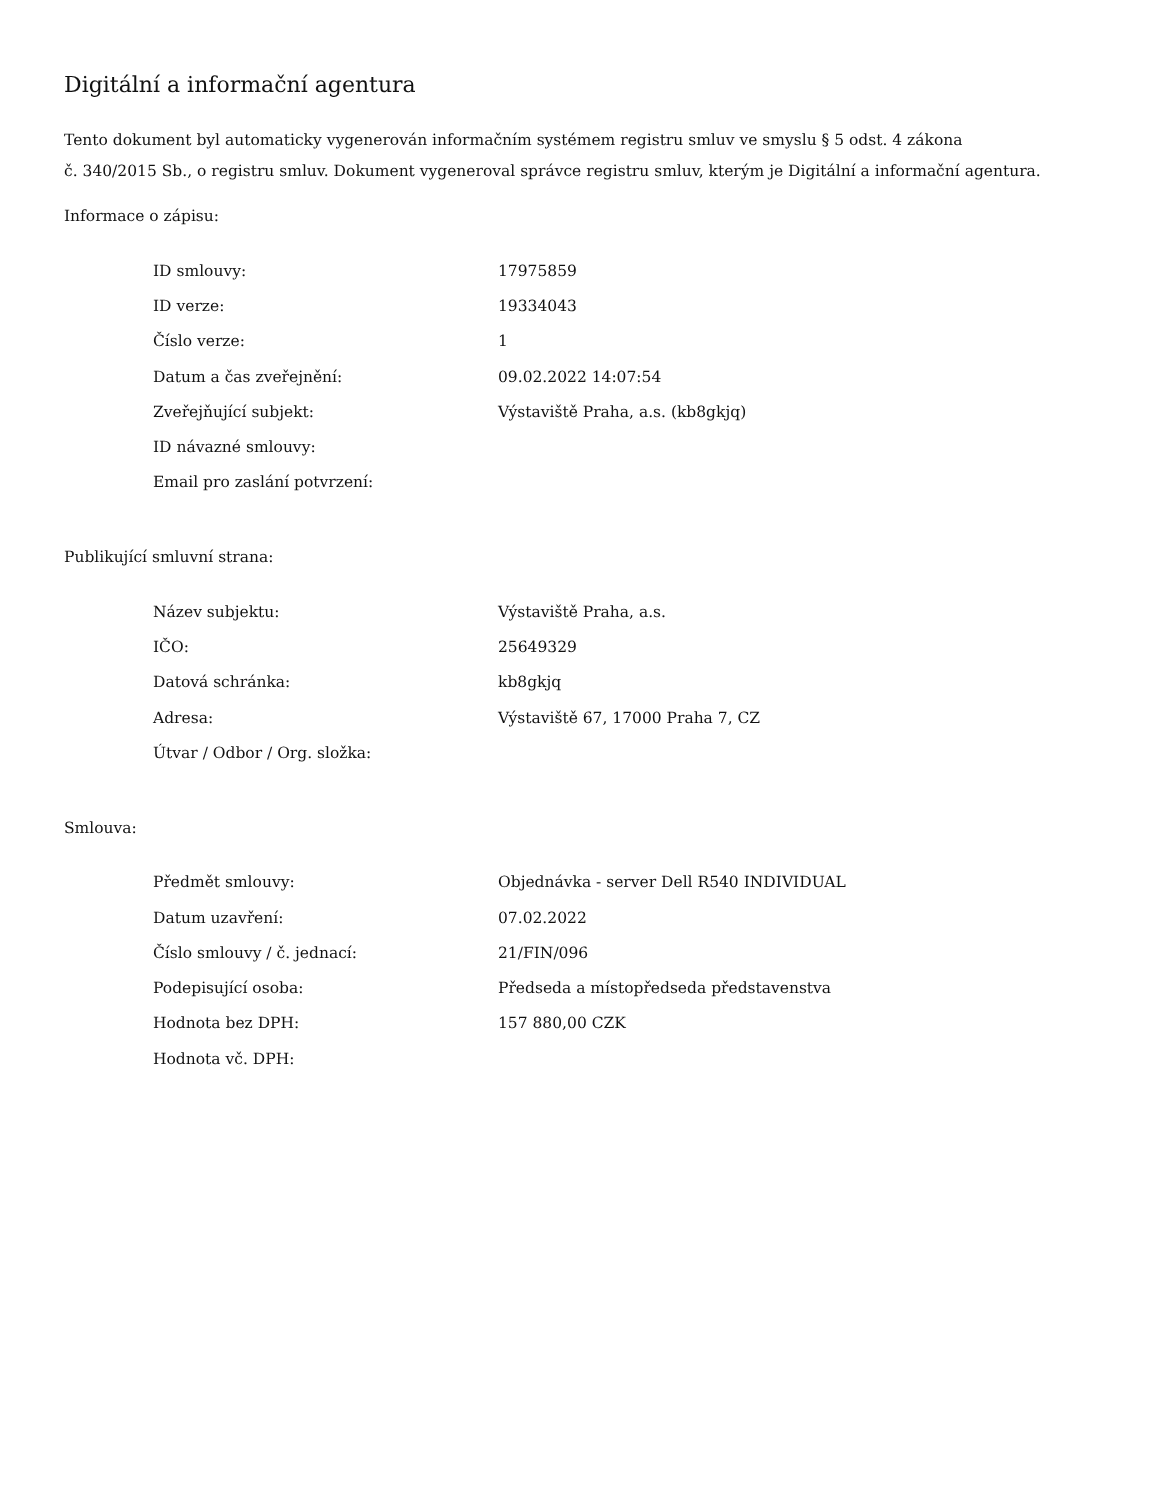Digitální a informační agentura
Tento dokument byl automaticky vygenerován informačním systémem registru smluv ve smyslu § 5 odst. 4 zákona
č. 340/2015 Sb., o registru smluv. Dokument vygeneroval správce registru smluv, kterým je Digitální a informační agentura.
Informace o zápisu:
| ID smlouvy: | 17975859 |
| ID verze: | 19334043 |
| Číslo verze: | 1 |
| Datum a čas zveřejnění: | 09.02.2022 14:07:54 |
| Zveřejňující subjekt: | Výstaviště Praha, a.s. (kb8gkjq) |
| ID návazné smlouvy: | |
| Email pro zaslání potvrzení: | |
Publikující smluvní strana:
| Název subjektu: | Výstaviště Praha, a.s. |
| IČO: | 25649329 |
| Datová schránka: | kb8gkjq |
| Adresa: | Výstaviště 67, 17000 Praha 7, CZ |
| Útvar / Odbor / Org. složka: | |
Smlouva:
| Předmět smlouvy: | Objednávka - server Dell R540 INDIVIDUAL |
| Datum uzavření: | 07.02.2022 |
| Číslo smlouvy / č. jednací: | 21/FIN/096 |
| Podepisující osoba: | Předseda a místopředseda představenstva |
| Hodnota bez DPH: | 157 880,00 CZK |
| Hodnota vč. DPH: | |